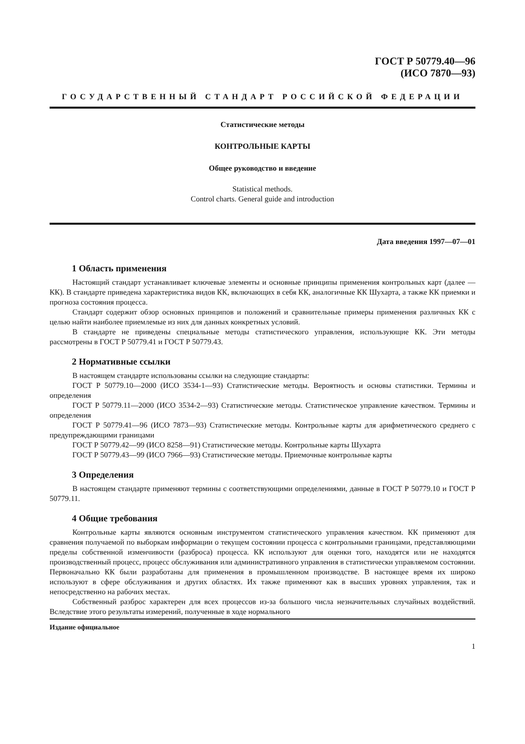ГОСТ Р 50779.40—96
(ИСО 7870—93)
ГОСУДАРСТВЕННЫЙ СТАНДАРТ РОССИЙСКОЙ ФЕДЕРАЦИИ
Статистические методы
КОНТРОЛЬНЫЕ КАРТЫ
Общее руководство и введение
Statistical methods.
Control charts. General guide and introduction
Дата введения 1997—07—01
1 Область применения
Настоящий стандарт устанавливает ключевые элементы и основные принципы применения контрольных карт (далее — КК). В стандарте приведена характеристика видов КК, включающих в себя КК, аналогичные КК Шухарта, а также КК приемки и прогноза состояния процесса.
Стандарт содержит обзор основных принципов и положений и сравнительные примеры применения различных КК с целью найти наиболее приемлемые из них для данных конкретных условий.
В стандарте не приведены специальные методы статистического управления, использующие КК. Эти методы рассмотрены в ГОСТ Р 50779.41 и ГОСТ Р 50779.43.
2 Нормативные ссылки
В настоящем стандарте использованы ссылки на следующие стандарты:
ГОСТ Р 50779.10—2000 (ИСО 3534-1—93) Статистические методы. Вероятность и основы статистики. Термины и определения
ГОСТ Р 50779.11—2000 (ИСО 3534-2—93) Статистические методы. Статистическое управление качеством. Термины и определения
ГОСТ Р 50779.41—96 (ИСО 7873—93) Статистические методы. Контрольные карты для арифметического среднего с предупреждающими границами
ГОСТ Р 50779.42—99 (ИСО 8258—91) Статистические методы. Контрольные карты Шухарта
ГОСТ Р 50779.43—99 (ИСО 7966—93) Статистические методы. Приемочные контрольные карты
3 Определения
В настоящем стандарте применяют термины с соответствующими определениями, данные в ГОСТ Р 50779.10 и ГОСТ Р 50779.11.
4 Общие требования
Контрольные карты являются основным инструментом статистического управления качеством. КК применяют для сравнения получаемой по выборкам информации о текущем состоянии процесса с контрольными границами, представляющими пределы собственной изменчивости (разброса) процесса. КК используют для оценки того, находятся или не находятся производственный процесс, процесс обслуживания или административного управления в статистически управляемом состоянии. Первоначально КК были разработаны для применения в промышленном производстве. В настоящее время их широко используют в сфере обслуживания и других областях. Их также применяют как в высших уровнях управления, так и непосредственно на рабочих местах.
Собственный разброс характерен для всех процессов из-за большого числа незначительных случайных воздействий. Вследствие этого результаты измерений, полученные в ходе нормального
Издание официальное
1